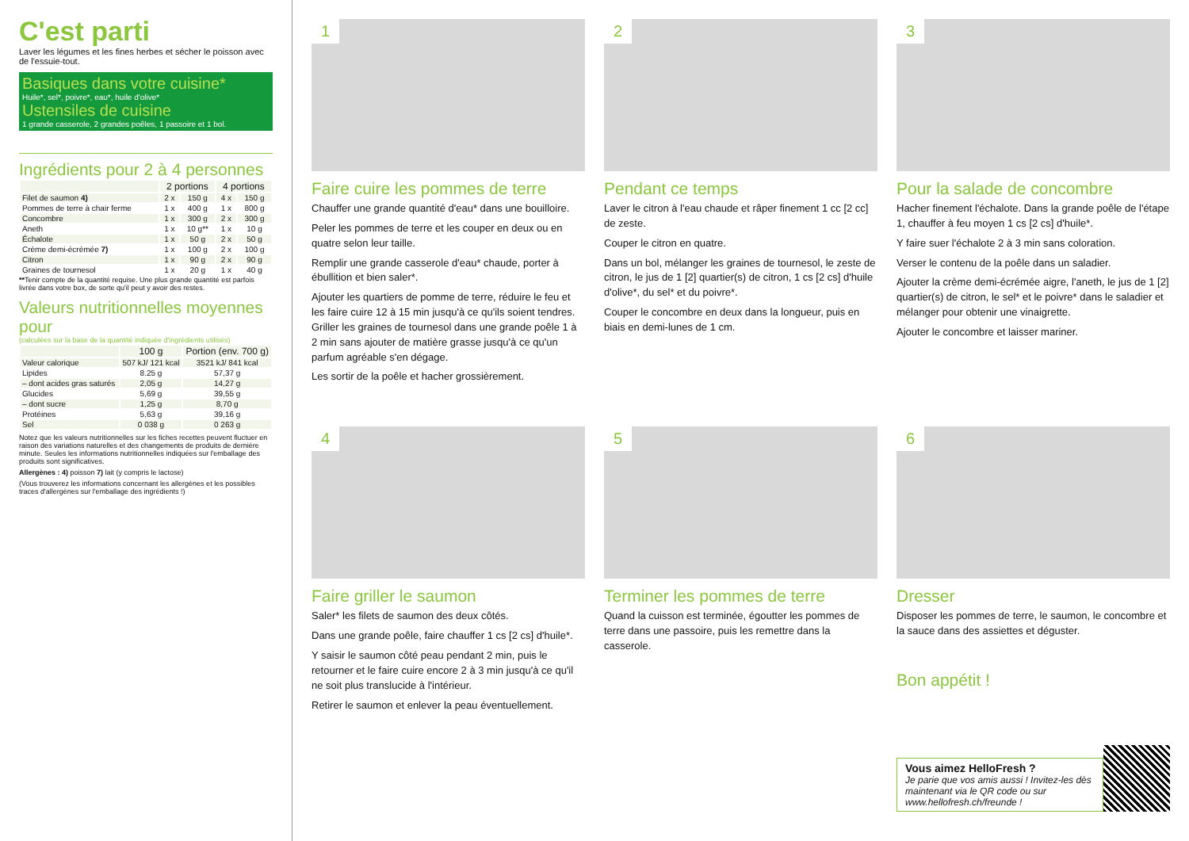C'est parti
Laver les légumes et les fines herbes et sécher le poisson avec de l'essuie-tout.
Basiques dans votre cuisine*
Huile*, sel*, poivre*, eau*, huile d'olive*
Ustensiles de cuisine
1 grande casserole, 2 grandes poêles, 1 passoire et 1 bol.
Ingrédients pour 2 à 4 personnes
| | 2 portions | | 4 portions | |
| --- | --- | --- | --- | --- |
| Filet de saumon 4) | 2 x | 150 g | 4 x | 150 g |
| Pommes de terre à chair ferme | 1 x | 400 g | 1 x | 800 g |
| Concombre | 1 x | 300 g | 2 x | 300 g |
| Aneth | 1 x | 10 g** | 1 x | 10 g |
| Échalote | 1 x | 50 g | 2 x | 50 g |
| Crème demi-écrémée 7) | 1 x | 100 g | 2 x | 100 g |
| Citron | 1 x | 90 g | 2 x | 90 g |
| Graines de tournesol | 1 x | 20 g | 1 x | 40 g |
**Tenir compte de la quantité requise. Une plus grande quantité est parfois livrée dans votre box, de sorte qu'il peut y avoir des restes.
Valeurs nutritionnelles moyennes pour
(calculées sur la base de la quantité indiquée d'ingrédients utilisés)
| | 100 g | Portion (env. 700 g) |
| --- | --- | --- |
| Valeur calorique | 507 kJ/ 121 kcal | 3521 kJ/ 841 kcal |
| Lipides | 8.25 g | 57,37 g |
| – dont acides gras saturés | 2,05 g | 14,27 g |
| Glucides | 5,69 g | 39,55 g |
| – dont sucre | 1,25 g | 8,70 g |
| Protéines | 5,63 g | 39,16 g |
| Sel | 0 038 g | 0 263 g |
Notez que les valeurs nutritionnelles sur les fiches recettes peuvent fluctuer en raison des variations naturelles et des changements de produits de dernière minute. Seules les informations nutritionnelles indiquées sur l'emballage des produits sont significatives.
Allergènes : 4) poisson 7) lait (y compris le lactose)
(Vous trouverez les informations concernant les allergènes et les possibles traces d'allergènes sur l'emballage des ingrédients !)
1
Faire cuire les pommes de terre
Chauffer une grande quantité d'eau* dans une bouilloire.
Peler les pommes de terre et les couper en deux ou en quatre selon leur taille.
Remplir une grande casserole d'eau* chaude, porter à ébullition et bien saler*.
Ajouter les quartiers de pomme de terre, réduire le feu et les faire cuire 12 à 15 min jusqu'à ce qu'ils soient tendres. Griller les graines de tournesol dans une grande poêle 1 à 2 min sans ajouter de matière grasse jusqu'à ce qu'un parfum agréable s'en dégage.
Les sortir de la poêle et hacher grossièrement.
2
Pendant ce temps
Laver le citron à l'eau chaude et râper finement 1 cc [2 cc] de zeste.
Couper le citron en quatre.
Dans un bol, mélanger les graines de tournesol, le zeste de citron, le jus de 1 [2] quartier(s) de citron, 1 cs [2 cs] d'huile d'olive*, du sel* et du poivre*.
Couper le concombre en deux dans la longueur, puis en biais en demi-lunes de 1 cm.
3
Pour la salade de concombre
Hacher finement l'échalote. Dans la grande poêle de l'étape 1, chauffer à feu moyen 1 cs [2 cs] d'huile*.
Y faire suer l'échalote 2 à 3 min sans coloration.
Verser le contenu de la poêle dans un saladier.
Ajouter la crème demi-écrémée aigre, l'aneth, le jus de 1 [2] quartier(s) de citron, le sel* et le poivre* dans le saladier et mélanger pour obtenir une vinaigrette.
Ajouter le concombre et laisser mariner.
4
Faire griller le saumon
Saler* les filets de saumon des deux côtés.
Dans une grande poêle, faire chauffer 1 cs [2 cs] d'huile*.
Y saisir le saumon côté peau pendant 2 min, puis le retourner et le faire cuire encore 2 à 3 min jusqu'à ce qu'il ne soit plus translucide à l'intérieur.
Retirer le saumon et enlever la peau éventuellement.
5
Terminer les pommes de terre
Quand la cuisson est terminée, égoutter les pommes de terre dans une passoire, puis les remettre dans la casserole.
6
Dresser
Disposer les pommes de terre, le saumon, le concombre et la sauce dans des assiettes et déguster.
Bon appétit !
Vous aimez HelloFresh ?
Je parie que vos amis aussi ! Invitez-les dès maintenant via le QR code ou sur www.hellofresh.ch/freunde !